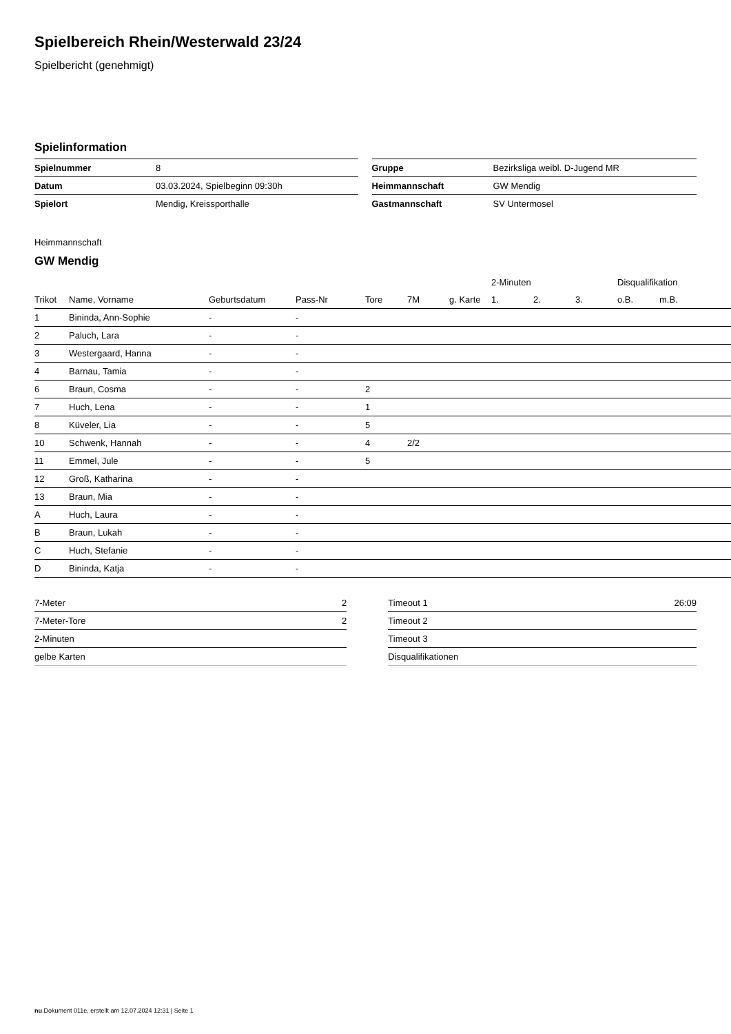Spielbereich Rhein/Westerwald 23/24
Spielbericht (genehmigt)
Spielinformation
| Spielnummer | 8 |
| Datum | 03.03.2024, Spielbeginn 09:30h |
| Spielort | Mendig, Kreissporthalle |
| Gruppe | Bezirksliga weibl. D-Jugend MR |
| Heimmannschaft | GW Mendig |
| Gastmannschaft | SV Untermosel |
Heimmannschaft
GW Mendig
| | | | | | | | 2-Minuten | | | Disqualifikation | |
| --- | --- | --- | --- | --- | --- | --- | --- | --- | --- | --- | --- |
| Trikot | Name, Vorname | Geburtsdatum | Pass-Nr | Tore | 7M | g. Karte | 1. | 2. | 3. | o.B. | m.B. |
| 1 | Bininda, Ann-Sophie | - | - | | | | | | | | |
| 2 | Paluch, Lara | - | - | | | | | | | | |
| 3 | Westergaard, Hanna | - | - | | | | | | | | |
| 4 | Barnau, Tamia | - | - | | | | | | | | |
| 6 | Braun, Cosma | - | - | 2 | | | | | | | |
| 7 | Huch, Lena | - | - | 1 | | | | | | | |
| 8 | Küveler, Lia | - | - | 5 | | | | | | | |
| 10 | Schwenk, Hannah | - | - | 4 | 2/2 | | | | | | |
| 11 | Emmel, Jule | - | - | 5 | | | | | | | |
| 12 | Groß, Katharina | - | - | | | | | | | | |
| 13 | Braun, Mia | - | - | | | | | | | | |
| A | Huch, Laura | - | - | | | | | | | | |
| B | Braun, Lukah | - | - | | | | | | | | |
| C | Huch, Stefanie | - | - | | | | | | | | |
| D | Bininda, Katja | - | - | | | | | | | | |
| 7-Meter | 2 |
| 7-Meter-Tore | 2 |
| 2-Minuten | |
| gelbe Karten | |
| Timeout 1 | 26:09 |
| Timeout 2 | |
| Timeout 3 | |
| Disqualifikationen | |
nu.Dokument 011e, erstellt am 12.07.2024 12:31 | Seite 1